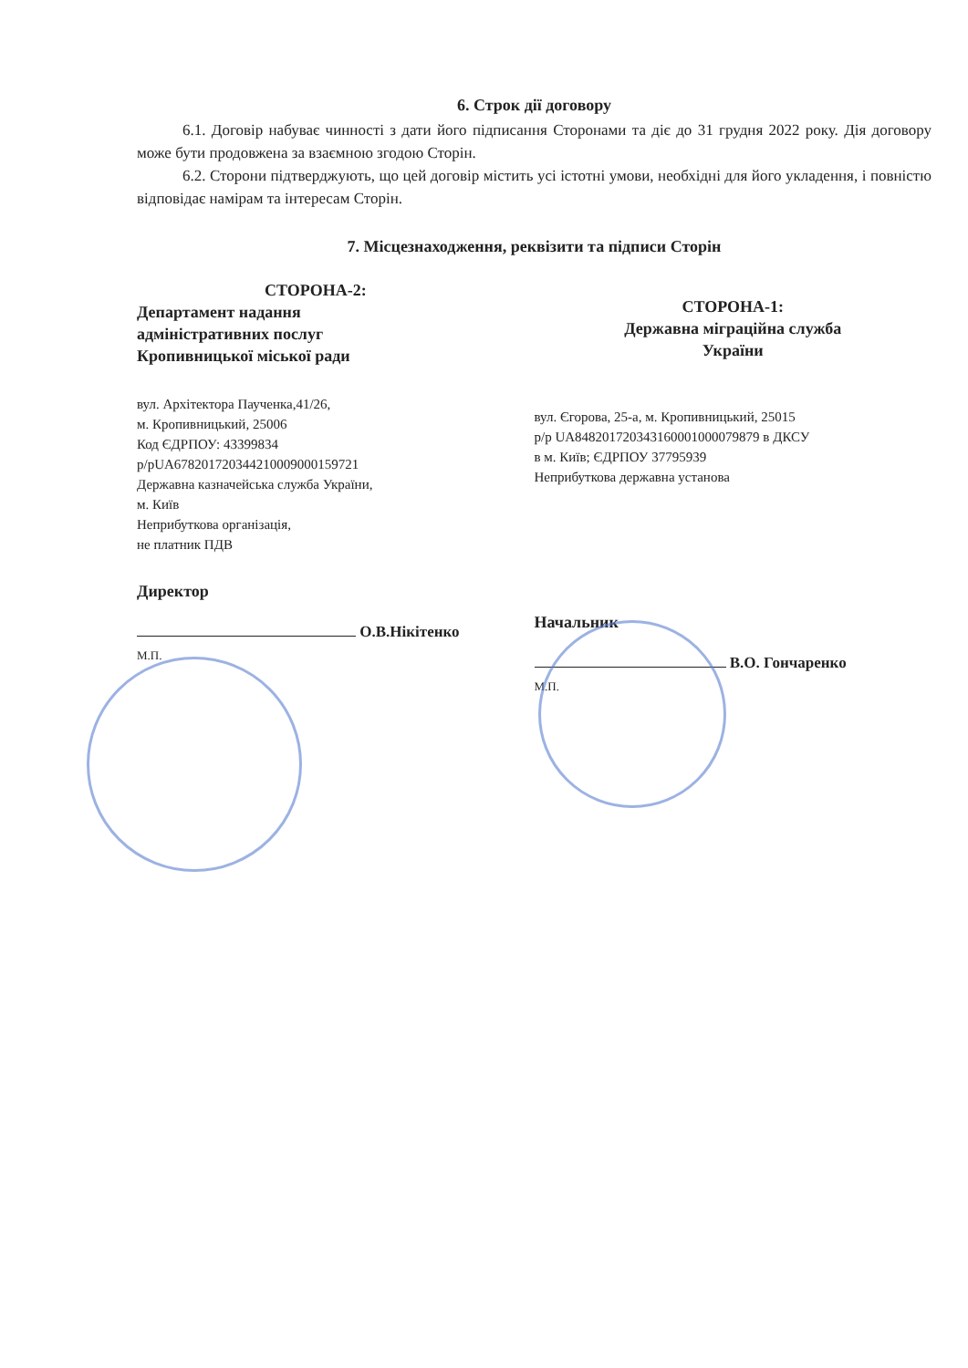6. Строк дії договору
6.1. Договір набуває чинності з дати його підписання Сторонами та діє до 31 грудня 2022 року. Дія договору може бути продовжена за взаємною згодою Сторін.
6.2. Сторони підтверджують, що цей договір містить усі істотні умови, необхідні для його укладення, і повністю відповідає намірам та інтересам Сторін.
7. Місцезнаходження, реквізити та підписи Сторін
СТОРОНА-2:
Департамент надання
адміністративних послуг
Кропивницької міської ради
вул. Архітектора Паученка,41/26,
м. Кропивницький, 25006
Код ЄДРПОУ: 43399834
р/рUA678201720344210009000159721
Державна казначейська служба України,
м. Київ
Неприбуткова організація,
не платник ПДВ
Директор
О.В.Нікітенко
М.П.
СТОРОНА-1:
Державна міграційна служба
України
вул. Єгорова, 25-а, м. Кропивницький, 25015
р/р UA848201720343160001000079879 в ДКСУ
в м. Київ; ЄДРПОУ 37795939
Неприбуткова державна установа
Начальник
В.О. Гончаренко
М.П.